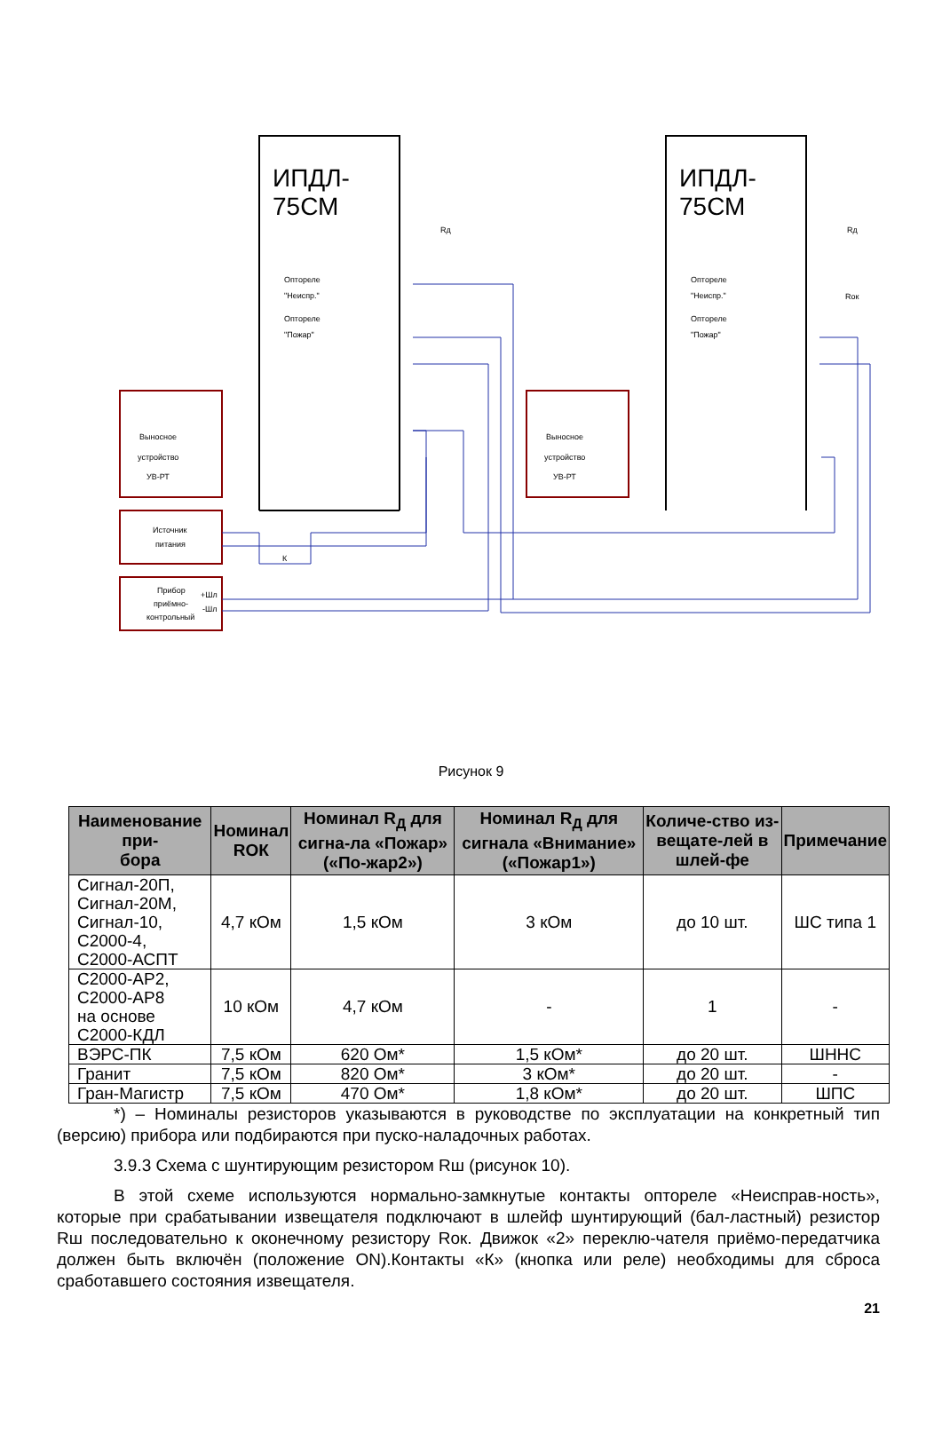ИПДЛ-
75СМ
ИПДЛ-
75СМ
Выносное
устройство
УВ-РТ
Выносное
устройство
УВ-РТ
Источник
питания
Прибор
приёмно-
контрольный
+Шл
-Шл
Оптореле
"Неиспр."
Оптореле
"Пожар"
Оптореле
"Неиспр."
Оптореле
"Пожар"
Rд
Rд
Rок
К
Рисунок 9
| Наименование при- бора | Номинал RОК | Номинал R<sub>Д</sub> для сигна-ла «Пожар» («По-жар2») | Номинал R<sub>Д</sub> для сигнала «Внимание» («Пожар1») | Количе-ство из-вещате-лей в шлей-фе | Примечание |
| --- | --- | --- | --- | --- | --- |
| Сигнал-20П, Сигнал-20М, Сигнал-10, С2000-4, С2000-АСПТ | 4,7 кОм | 1,5 кОм | 3 кОм | до 10 шт. | ШС типа 1 |
| С2000-АР2, С2000-АР8 на основе С2000-КДЛ | 10 кОм | 4,7 кОм | - | 1 | - |
| ВЭРС-ПК | 7,5 кОм | 620 Ом* | 1,5 кОм* | до 20 шт. | ШННС |
| Гранит | 7,5 кОм | 820 Ом* | 3 кОм* | до 20 шт. | - |
| Гран-Магистр | 7,5 кОм | 470 Ом* | 1,8 кОм* | до 20 шт. | ШПС |
*) – Номиналы резисторов указываются в руководстве по эксплуатации на конкретный тип (версию) прибора или подбираются при пуско-наладочных работах.
3.9.3 Схема с шунтирующим резистором Rш (рисунок 10).
В этой схеме используются нормально-замкнутые контакты оптореле «Неисправ-ность», которые при срабатывании извещателя подключают в шлейф шунтирующий (бал-ластный) резистор Rш последовательно к оконечному резистору Rок. Движок «2» переклю-чателя приёмо-передатчика должен быть включён (положение ON).Контакты «К» (кнопка или реле) необходимы для сброса сработавшего состояния извещателя.
21